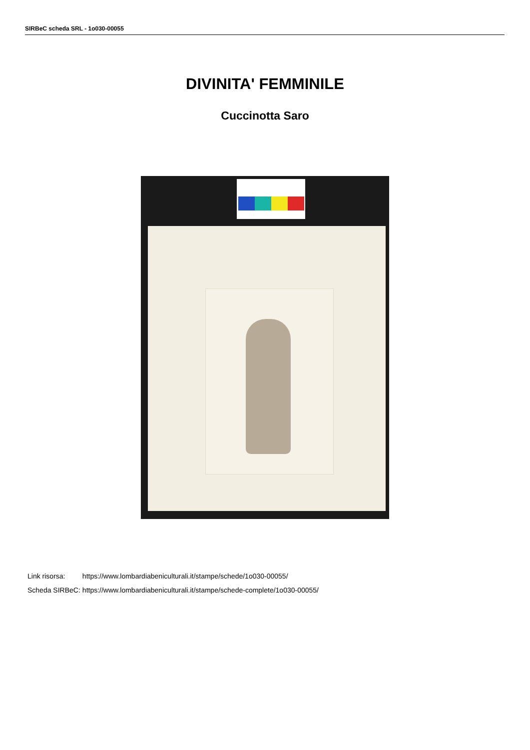SIRBeC scheda SRL - 1o030-00055
DIVINITA' FEMMINILE
Cuccinotta Saro
| Link risorsa: | https://www.lombardiabeniculturali.it/stampe/schede/1o030-00055/ |
| Scheda SIRBeC: | https://www.lombardiabeniculturali.it/stampe/schede-complete/1o030-00055/ |